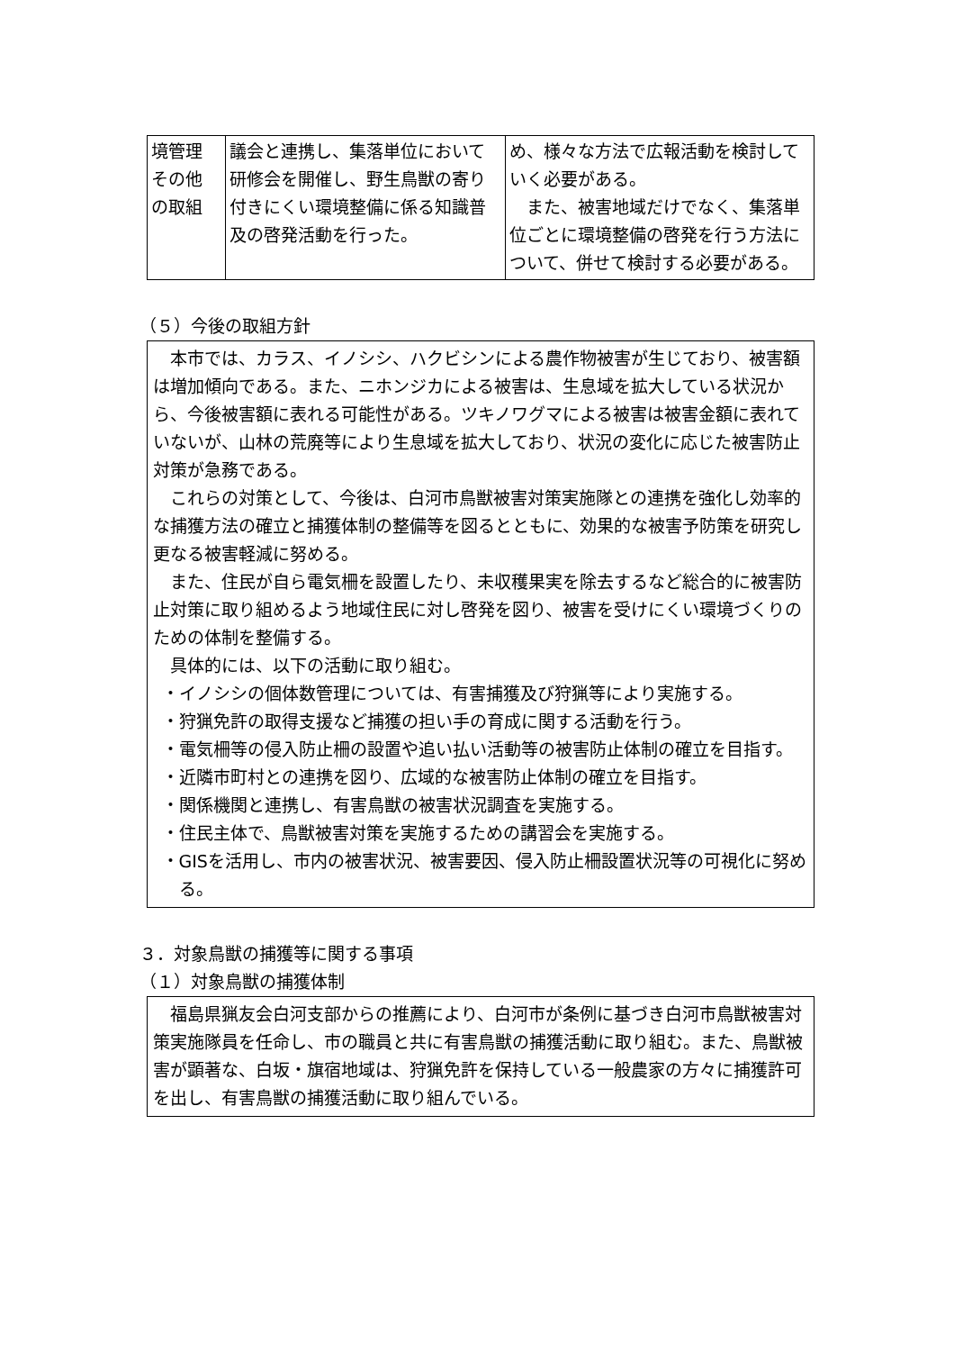| 境管理 その他 の取組 | 議会と連携し、集落単位において研修会を開催し、野生鳥獣の寄り付きにくい環境整備に係る知識普及の啓発活動を行った。 | め、様々な方法で広報活動を検討していく必要がある。 また、被害地域だけでなく、集落単位ごとに環境整備の啓発を行う方法について、併せて検討する必要がある。 |
（５）今後の取組方針
本市では、カラス、イノシシ、ハクビシンによる農作物被害が生じており、被害額は増加傾向である。また、ニホンジカによる被害は、生息域を拡大している状況から、今後被害額に表れる可能性がある。ツキノワグマによる被害は被害金額に表れていないが、山林の荒廃等により生息域を拡大しており、状況の変化に応じた被害防止対策が急務である。
これらの対策として、今後は、白河市鳥獣被害対策実施隊との連携を強化し効率的な捕獲方法の確立と捕獲体制の整備等を図るとともに、効果的な被害予防策を研究し更なる被害軽減に努める。
また、住民が自ら電気柵を設置したり、未収穫果実を除去するなど総合的に被害防止対策に取り組めるよう地域住民に対し啓発を図り、被害を受けにくい環境づくりのための体制を整備する。
具体的には、以下の活動に取り組む。
・イノシシの個体数管理については、有害捕獲及び狩猟等により実施する。
・狩猟免許の取得支援など捕獲の担い手の育成に関する活動を行う。
・電気柵等の侵入防止柵の設置や追い払い活動等の被害防止体制の確立を目指す。
・近隣市町村との連携を図り、広域的な被害防止体制の確立を目指す。
・関係機関と連携し、有害鳥獣の被害状況調査を実施する。
・住民主体で、鳥獣被害対策を実施するための講習会を実施する。
・GISを活用し、市内の被害状況、被害要因、侵入防止柵設置状況等の可視化に努める。
３．対象鳥獣の捕獲等に関する事項
（１）対象鳥獣の捕獲体制
福島県猟友会白河支部からの推薦により、白河市が条例に基づき白河市鳥獣被害対策実施隊員を任命し、市の職員と共に有害鳥獣の捕獲活動に取り組む。また、鳥獣被害が顕著な、白坂・旗宿地域は、狩猟免許を保持している一般農家の方々に捕獲許可を出し、有害鳥獣の捕獲活動に取り組んでいる。